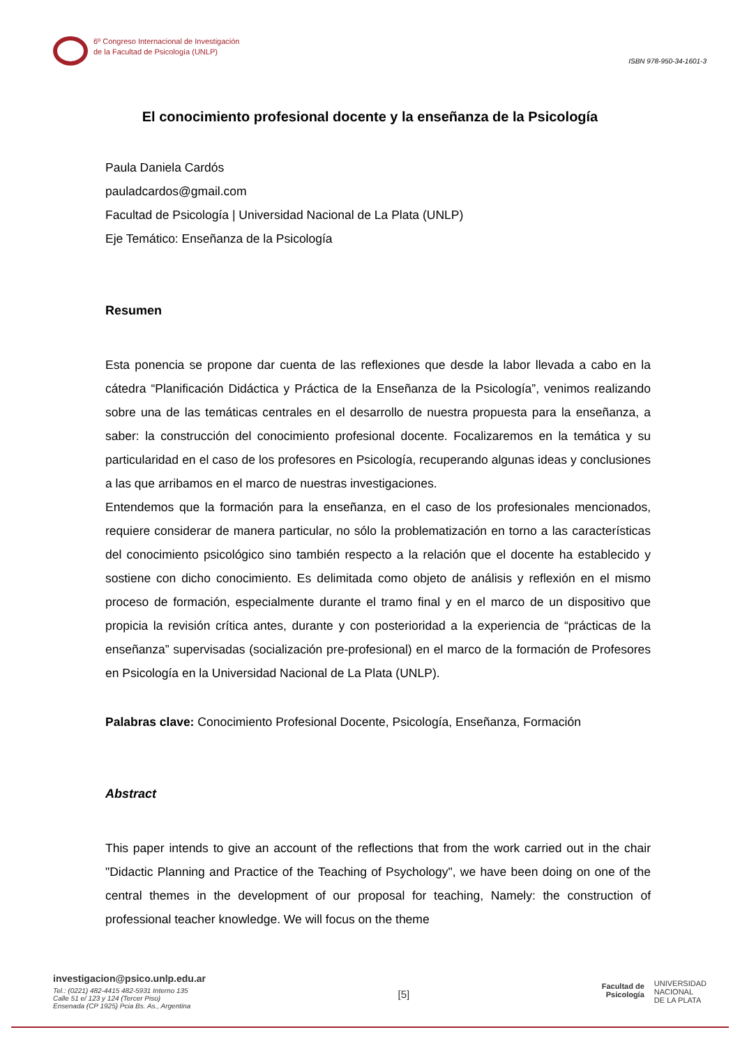6º Congreso Internacional de Investigación
de la Facultad de Psicología (UNLP)
ISBN 978-950-34-1601-3
El conocimiento profesional docente y la enseñanza de la Psicología
Paula Daniela Cardós
pauladcardos@gmail.com
Facultad de Psicología | Universidad Nacional de La Plata (UNLP)
Eje Temático: Enseñanza de la Psicología
Resumen
Esta ponencia se propone dar cuenta de las reflexiones que desde la labor llevada a cabo en la cátedra “Planificación Didáctica y Práctica de la Enseñanza de la Psicología”, venimos realizando sobre una de las temáticas centrales en el desarrollo de nuestra propuesta para la enseñanza, a saber: la construcción del conocimiento profesional docente. Focalizaremos en la temática y su particularidad en el caso de los profesores en Psicología, recuperando algunas ideas y conclusiones a las que arribamos en el marco de nuestras investigaciones.
Entendemos que la formación para la enseñanza, en el caso de los profesionales mencionados, requiere considerar de manera particular, no sólo la problematización en torno a las características del conocimiento psicológico sino también respecto a la relación que el docente ha establecido y sostiene con dicho conocimiento. Es delimitada como objeto de análisis y reflexión en el mismo proceso de formación, especialmente durante el tramo final y en el marco de un dispositivo que propicia la revisión crítica antes, durante y con posterioridad a la experiencia de “prácticas de la enseñanza” supervisadas (socialización pre-profesional) en el marco de la formación de Profesores en Psicología en la Universidad Nacional de La Plata (UNLP).
Palabras clave: Conocimiento Profesional Docente, Psicología, Enseñanza, Formación
Abstract
This paper intends to give an account of the reflections that from the work carried out in the chair "Didactic Planning and Practice of the Teaching of Psychology", we have been doing on one of the central themes in the development of our proposal for teaching, Namely: the construction of professional teacher knowledge. We will focus on the theme
investigacion@psico.unlp.edu.ar
Tel.: (0221) 482-4415 482-5931 Interno 135
Calle 51 e/ 123 y 124 (Tercer Piso)
Ensenada (CP 1925) Pcia Bs. As., Argentina
[5]
Facultad de
Psicología UNIVERSIDAD
NACIONAL
DE LA PLATA